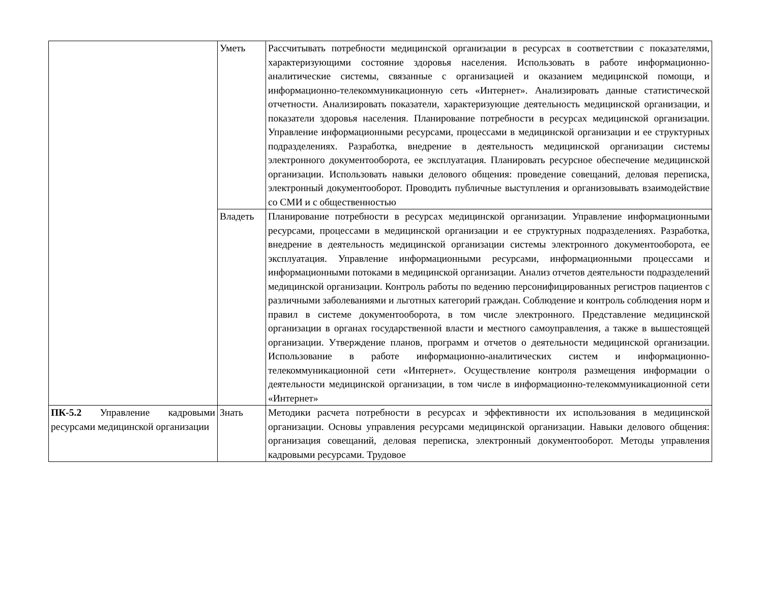| | Уметь | Рассчитывать потребности медицинской организации в ресурсах в соответствии с показателями, характеризующими состояние здоровья населения. Использовать в работе информационно-аналитические системы, связанные с организацией и оказанием медицинской помощи, и информационно-телекоммуникационную сеть «Интернет». Анализировать данные статистической отчетности. Анализировать показатели, характеризующие деятельность медицинской организации, и показатели здоровья населения. Планирование потребности в ресурсах медицинской организации. Управление информационными ресурсами, процессами в медицинской организации и ее структурных подразделениях. Разработка, внедрение в деятельность медицинской организации системы электронного документооборота, ее эксплуатация. Планировать ресурсное обеспечение медицинской организации. Использовать навыки делового общения: проведение совещаний, деловая переписка, электронный документооборот. Проводить публичные выступления и организовывать взаимодействие со СМИ и с общественностью |
| | Владеть | Планирование потребности в ресурсах медицинской организации. Управление информационными ресурсами, процессами в медицинской организации и ее структурных подразделениях. Разработка, внедрение в деятельность медицинской организации системы электронного документооборота, ее эксплуатация. Управление информационными ресурсами, информационными процессами и информационными потоками в медицинской организации. Анализ отчетов деятельности подразделений медицинской организации. Контроль работы по ведению персонифицированных регистров пациентов с различными заболеваниями и льготных категорий граждан. Соблюдение и контроль соблюдения норм и правил в системе документооборота, в том числе электронного. Представление медицинской организации в органах государственной власти и местного самоуправления, а также в вышестоящей организации. Утверждение планов, программ и отчетов о деятельности медицинской организации. Использование в работе информационно-аналитических систем и информационно-телекоммуникационной сети «Интернет». Осуществление контроля размещения информации о деятельности медицинской организации, в том числе в информационно-телекоммуникационной сети «Интернет» |
| ПК-5.2 Управление кадровыми ресурсами медицинской организации | Знать | Методики расчета потребности в ресурсах и эффективности их использования в медицинской организации. Основы управления ресурсами медицинской организации. Навыки делового общения: организация совещаний, деловая переписка, электронный документооборот. Методы управления кадровыми ресурсами. Трудовое |